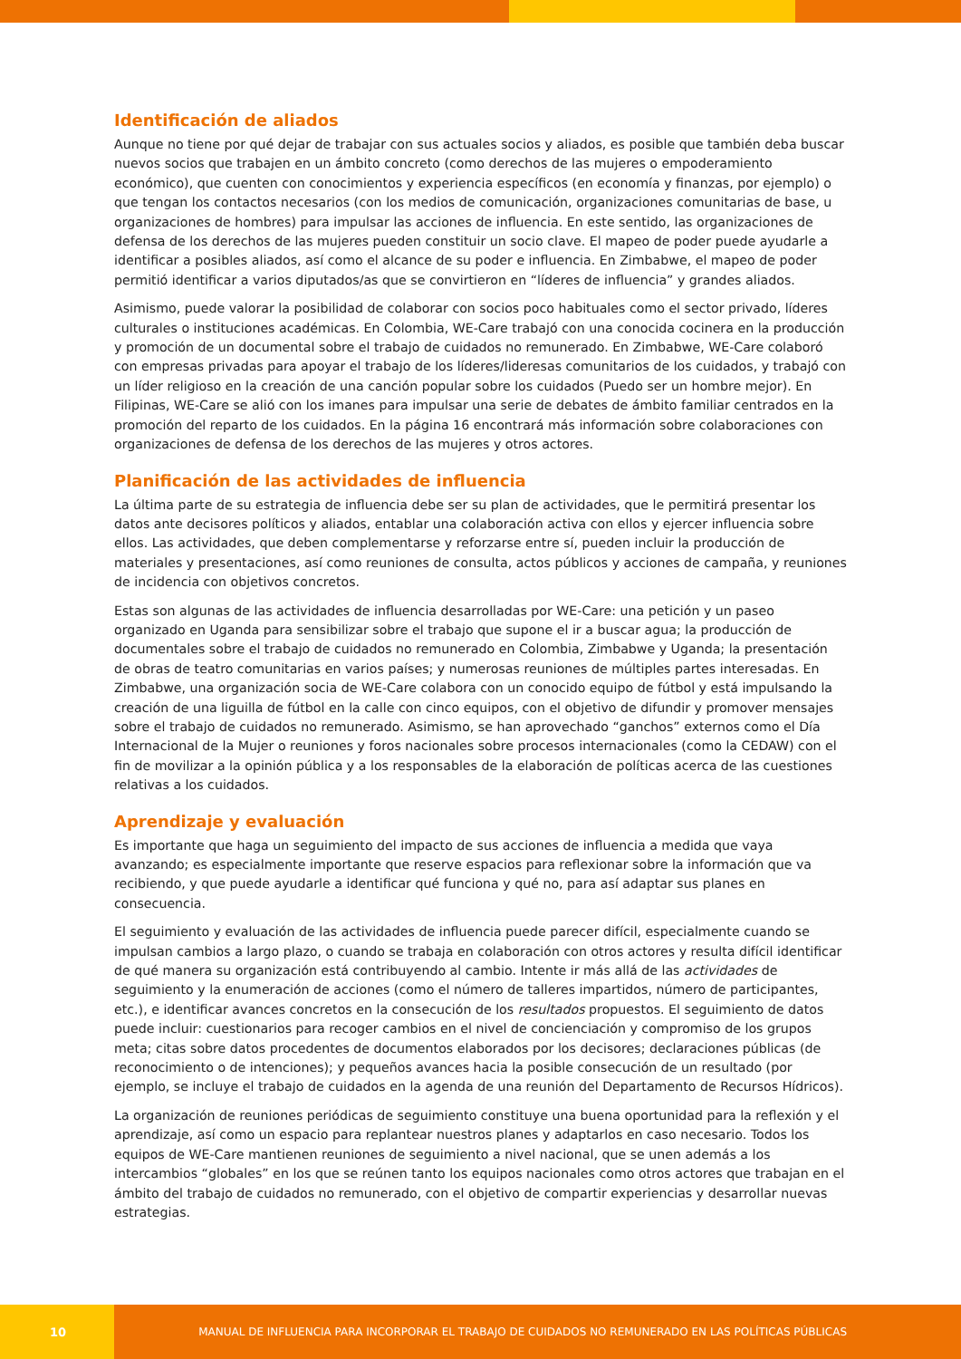Identificación de aliados
Aunque no tiene por qué dejar de trabajar con sus actuales socios y aliados, es posible que también deba buscar nuevos socios que trabajen en un ámbito concreto (como derechos de las mujeres o empoderamiento económico), que cuenten con conocimientos y experiencia específicos (en economía y finanzas, por ejemplo) o que tengan los contactos necesarios (con los medios de comunicación, organizaciones comunitarias de base, u organizaciones de hombres) para impulsar las acciones de influencia. En este sentido, las organizaciones de defensa de los derechos de las mujeres pueden constituir un socio clave. El mapeo de poder puede ayudarle a identificar a posibles aliados, así como el alcance de su poder e influencia. En Zimbabwe, el mapeo de poder permitió identificar a varios diputados/as que se convirtieron en “líderes de influencia” y grandes aliados.
Asimismo, puede valorar la posibilidad de colaborar con socios poco habituales como el sector privado, líderes culturales o instituciones académicas. En Colombia, WE-Care trabajó con una conocida cocinera en la producción y promoción de un documental sobre el trabajo de cuidados no remunerado. En Zimbabwe, WE-Care colaboró con empresas privadas para apoyar el trabajo de los líderes/lideresas comunitarios de los cuidados, y trabajó con un líder religioso en la creación de una canción popular sobre los cuidados (Puedo ser un hombre mejor). En Filipinas, WE-Care se alió con los imanes para impulsar una serie de debates de ámbito familiar centrados en la promoción del reparto de los cuidados. En la página 16 encontrará más información sobre colaboraciones con organizaciones de defensa de los derechos de las mujeres y otros actores.
Planificación de las actividades de influencia
La última parte de su estrategia de influencia debe ser su plan de actividades, que le permitirá presentar los datos ante decisores políticos y aliados, entablar una colaboración activa con ellos y ejercer influencia sobre ellos. Las actividades, que deben complementarse y reforzarse entre sí, pueden incluir la producción de materiales y presentaciones, así como reuniones de consulta, actos públicos y acciones de campaña, y reuniones de incidencia con objetivos concretos.
Estas son algunas de las actividades de influencia desarrolladas por WE-Care: una petición y un paseo organizado en Uganda para sensibilizar sobre el trabajo que supone el ir a buscar agua; la producción de documentales sobre el trabajo de cuidados no remunerado en Colombia, Zimbabwe y Uganda; la presentación de obras de teatro comunitarias en varios países; y numerosas reuniones de múltiples partes interesadas. En Zimbabwe, una organización socia de WE-Care colabora con un conocido equipo de fútbol y está impulsando la creación de una liguilla de fútbol en la calle con cinco equipos, con el objetivo de difundir y promover mensajes sobre el trabajo de cuidados no remunerado. Asimismo, se han aprovechado “ganchos” externos como el Día Internacional de la Mujer o reuniones y foros nacionales sobre procesos internacionales (como la CEDAW) con el fin de movilizar a la opinión pública y a los responsables de la elaboración de políticas acerca de las cuestiones relativas a los cuidados.
Aprendizaje y evaluación
Es importante que haga un seguimiento del impacto de sus acciones de influencia a medida que vaya avanzando; es especialmente importante que reserve espacios para reflexionar sobre la información que va recibiendo, y que puede ayudarle a identificar qué funciona y qué no, para así adaptar sus planes en consecuencia.
El seguimiento y evaluación de las actividades de influencia puede parecer difícil, especialmente cuando se impulsan cambios a largo plazo, o cuando se trabaja en colaboración con otros actores y resulta difícil identificar de qué manera su organización está contribuyendo al cambio. Intente ir más allá de las actividades de seguimiento y la enumeración de acciones (como el número de talleres impartidos, número de participantes, etc.), e identificar avances concretos en la consecución de los resultados propuestos. El seguimiento de datos puede incluir: cuestionarios para recoger cambios en el nivel de concienciación y compromiso de los grupos meta; citas sobre datos procedentes de documentos elaborados por los decisores; declaraciones públicas (de reconocimiento o de intenciones); y pequeños avances hacia la posible consecución de un resultado (por ejemplo, se incluye el trabajo de cuidados en la agenda de una reunión del Departamento de Recursos Hídricos).
La organización de reuniones periódicas de seguimiento constituye una buena oportunidad para la reflexión y el aprendizaje, así como un espacio para replantear nuestros planes y adaptarlos en caso necesario. Todos los equipos de WE-Care mantienen reuniones de seguimiento a nivel nacional, que se unen además a los intercambios “globales” en los que se reúnen tanto los equipos nacionales como otros actores que trabajan en el ámbito del trabajo de cuidados no remunerado, con el objetivo de compartir experiencias y desarrollar nuevas estrategias.
10 MANUAL DE INFLUENCIA PARA INCORPORAR EL TRABAJO DE CUIDADOS NO REMUNERADO EN LAS POLÍTICAS PÚBLICAS